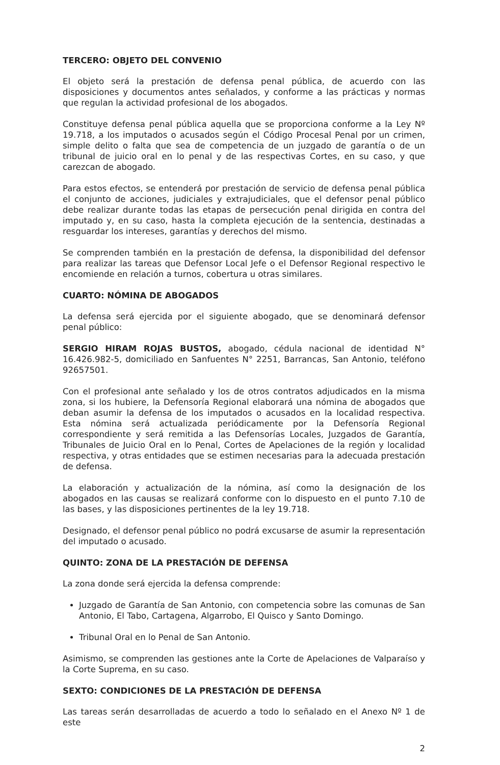TERCERO: OBJETO DEL CONVENIO
El objeto será la prestación de defensa penal pública, de acuerdo con las disposiciones y documentos antes señalados, y conforme a las prácticas y normas que regulan la actividad profesional de los abogados.
Constituye defensa penal pública aquella que se proporciona conforme a la Ley Nº 19.718, a los imputados o acusados según el Código Procesal Penal por un crimen, simple delito o falta que sea de competencia de un juzgado de garantía o de un tribunal de juicio oral en lo penal y de las respectivas Cortes, en su caso, y que carezcan de abogado.
Para estos efectos, se entenderá por prestación de servicio de defensa penal pública el conjunto de acciones, judiciales y extrajudiciales, que el defensor penal público debe realizar durante todas las etapas de persecución penal dirigida en contra del imputado y, en su caso, hasta la completa ejecución de la sentencia, destinadas a resguardar los intereses, garantías y derechos del mismo.
Se comprenden también en la prestación de defensa, la disponibilidad del defensor para realizar las tareas que Defensor Local Jefe o el Defensor Regional respectivo le encomiende en relación a turnos, cobertura u otras similares.
CUARTO: NÓMINA DE ABOGADOS
La defensa será ejercida por el siguiente abogado, que se denominará defensor penal público:
SERGIO HIRAM ROJAS BUSTOS, abogado, cédula nacional de identidad N° 16.426.982-5, domiciliado en Sanfuentes N° 2251, Barrancas, San Antonio, teléfono 92657501.
Con el profesional ante señalado y los de otros contratos adjudicados en la misma zona, si los hubiere, la Defensoría Regional elaborará una nómina de abogados que deban asumir la defensa de los imputados o acusados en la localidad respectiva. Esta nómina será actualizada periódicamente por la Defensoría Regional correspondiente y será remitida a las Defensorías Locales, Juzgados de Garantía, Tribunales de Juicio Oral en lo Penal, Cortes de Apelaciones de la región y localidad respectiva, y otras entidades que se estimen necesarias para la adecuada prestación de defensa.
La elaboración y actualización de la nómina, así como la designación de los abogados en las causas se realizará conforme con lo dispuesto en el punto 7.10 de las bases, y las disposiciones pertinentes de la ley 19.718.
Designado, el defensor penal público no podrá excusarse de asumir la representación del imputado o acusado.
QUINTO: ZONA DE LA PRESTACIÓN DE DEFENSA
La zona donde será ejercida la defensa comprende:
Juzgado de Garantía de San Antonio, con competencia sobre las comunas de San Antonio, El Tabo, Cartagena, Algarrobo, El Quisco y Santo Domingo.
Tribunal Oral en lo Penal de San Antonio.
Asimismo, se comprenden las gestiones ante la Corte de Apelaciones de Valparaíso y la Corte Suprema, en su caso.
SEXTO: CONDICIONES DE LA PRESTACIÓN DE DEFENSA
Las tareas serán desarrolladas de acuerdo a todo lo señalado en el Anexo Nº 1 de este
2